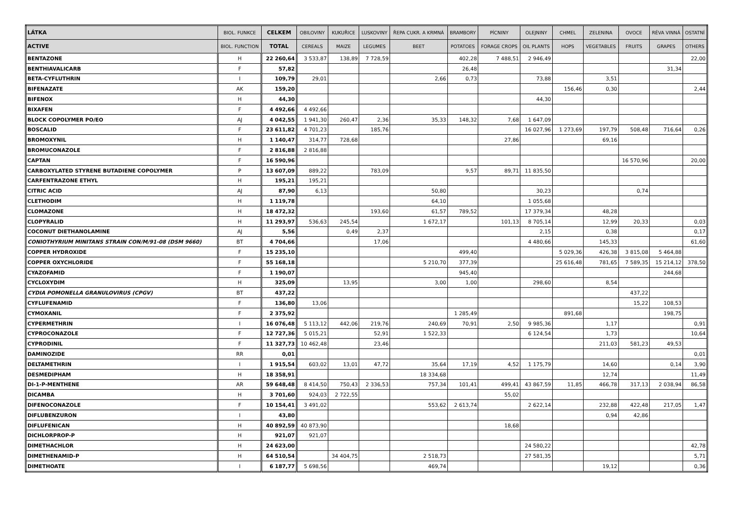| LÁTKA | BIOL. FUNKCE | CELKEM | OBILOVINY | KUKUŘICE | LUSKOVINY | ŘEPA CUKR. A KRMNÁ | BRAMBORY | PÍCNINY | OLEJNINY | CHMEL | ZELENINA | OVOCE | RÉVA VINNÁ | OSTATNÍ |
| --- | --- | --- | --- | --- | --- | --- | --- | --- | --- | --- | --- | --- | --- | --- |
| ACTIVE | BIOL. FUNCTION | TOTAL | CEREALS | MAIZE | LEGUMES | BEET | POTATOES | FORAGE CROPS | OIL PLANTS | HOPS | VEGETABLES | FRUITS | GRAPES | OTHERS |
| BENTAZONE | H | 22 260,64 | 3 533,87 | 138,89 | 7 728,59 | | 402,28 | 7 488,51 | 2 946,49 | | | | | 22,00 |
| BENTHIAVALICARB | F | 57,82 | | | | | 26,48 | | | | | | 31,34 | |
| BETA-CYFLUTHRIN | I | 109,79 | 29,01 | | | 2,66 | 0,73 | | 73,88 | | 3,51 | | | |
| BIFENAZATE | AK | 159,20 | | | | | | | | 156,46 | 0,30 | | | 2,44 |
| BIFENOX | H | 44,30 | | | | | | | 44,30 | | | | | |
| BIXAFEN | F | 4 492,66 | 4 492,66 | | | | | | | | | | | |
| BLOCK COPOLYMER PO/EO | AJ | 4 042,55 | 1 941,30 | 260,47 | 2,36 | 35,33 | 148,32 | 7,68 | 1 647,09 | | | | | |
| BOSCALID | F | 23 611,82 | 4 701,23 | | 185,76 | | | | 16 027,96 | 1 273,69 | 197,79 | 508,48 | 716,64 | 0,26 |
| BROMOXYNIL | H | 1 140,47 | 314,77 | 728,68 | | | | 27,86 | | | 69,16 | | | |
| BROMUCONAZOLE | F | 2 816,88 | 2 816,88 | | | | | | | | | | | |
| CAPTAN | F | 16 590,96 | | | | | | | | | | 16 570,96 | | 20,00 |
| CARBOXYLATED STYRENE BUTADIENE COPOLYMER | P | 13 607,09 | 889,22 | | 783,09 | | 9,57 | 89,71 | 11 835,50 | | | | | |
| CARFENTRAZONE ETHYL | H | 195,21 | 195,21 | | | | | | | | | | | |
| CITRIC ACID | AJ | 87,90 | 6,13 | | | 50,80 | | | 30,23 | | | 0,74 | | |
| CLETHODIM | H | 1 119,78 | | | | 64,10 | | | 1 055,68 | | | | | |
| CLOMAZONE | H | 18 472,32 | | | 193,60 | 61,57 | 789,52 | | 17 379,34 | | 48,28 | | | |
| CLOPYRALID | H | 11 293,97 | 536,63 | 245,54 | | 1 672,17 | | 101,13 | 8 705,14 | | 12,99 | 20,33 | | 0,03 |
| COCONUT DIETHANOLAMINE | AJ | 5,56 | | 0,49 | 2,37 | | | | 2,15 | | 0,38 | | | 0,17 |
| CONIOTHYRIUM MINITANS STRAIN CON/M/91-08 (DSM 9660) | BT | 4 704,66 | | | 17,06 | | | | 4 480,66 | | 145,33 | | | 61,60 |
| COPPER HYDROXIDE | F | 15 235,10 | | | | | 499,40 | | | 5 029,36 | 426,38 | 3 815,08 | 5 464,88 | |
| COPPER OXYCHLORIDE | F | 55 168,18 | | | | 5 210,70 | 377,39 | | | 25 616,48 | 781,65 | 7 589,35 | 15 214,12 | 378,50 |
| CYAZOFAMID | F | 1 190,07 | | | | | 945,40 | | | | | | 244,68 | |
| CYCLOXYDIM | H | 325,09 | | 13,95 | | 3,00 | 1,00 | | 298,60 | | 8,54 | | | |
| CYDIA POMONELLA GRANULOVIRUS (CPGV) | BT | 437,22 | | | | | | | | | | 437,22 | | |
| CYFLUFENAMID | F | 136,80 | 13,06 | | | | | | | | | 15,22 | 108,53 | |
| CYMOXANIL | F | 2 375,92 | | | | | 1 285,49 | | | 891,68 | | | 198,75 | |
| CYPERMETHRIN | I | 16 076,48 | 5 113,12 | 442,06 | 219,76 | 240,69 | 70,91 | 2,50 | 9 985,36 | | 1,17 | | | 0,91 |
| CYPROCONAZOLE | F | 12 727,36 | 5 015,21 | | 52,91 | 1 522,33 | | | 6 124,54 | | 1,73 | | | 10,64 |
| CYPRODINIL | F | 11 327,73 | 10 462,48 | | 23,46 | | | | | | 211,03 | 581,23 | 49,53 | |
| DAMINOZIDE | RR | 0,01 | | | | | | | | | | | | 0,01 |
| DELTAMETHRIN | I | 1 915,54 | 603,02 | 13,01 | 47,72 | 35,64 | 17,19 | 4,52 | 1 175,79 | | 14,60 | | 0,14 | 3,90 |
| DESMEDIPHAM | H | 18 358,91 | | | | 18 334,68 | | | | | 12,74 | | | 11,49 |
| DI-1-P-MENTHENE | AR | 59 648,48 | 8 414,50 | 750,43 | 2 336,53 | 757,34 | 101,41 | 499,41 | 43 867,59 | 11,85 | 466,78 | 317,13 | 2 038,94 | 86,58 |
| DICAMBA | H | 3 701,60 | 924,03 | 2 722,55 | | | | 55,02 | | | | | | |
| DIFENOCONAZOLE | F | 10 154,41 | 3 491,02 | | | 553,62 | 2 613,74 | | 2 622,14 | | 232,88 | 422,48 | 217,05 | 1,47 |
| DIFLUBENZURON | I | 43,80 | | | | | | | | | 0,94 | 42,86 | | |
| DIFLUFENICAN | H | 40 892,59 | 40 873,90 | | | | | 18,68 | | | | | | |
| DICHLORPROP-P | H | 921,07 | 921,07 | | | | | | | | | | | |
| DIMETHACHLOR | H | 24 623,00 | | | | | | | 24 580,22 | | | | | 42,78 |
| DIMETHENAMID-P | H | 64 510,54 | | 34 404,75 | | 2 518,73 | | | 27 581,35 | | | | | 5,71 |
| DIMETHOATE | I | 6 187,77 | 5 698,56 | | | 469,74 | | | | | 19,12 | | | 0,36 |